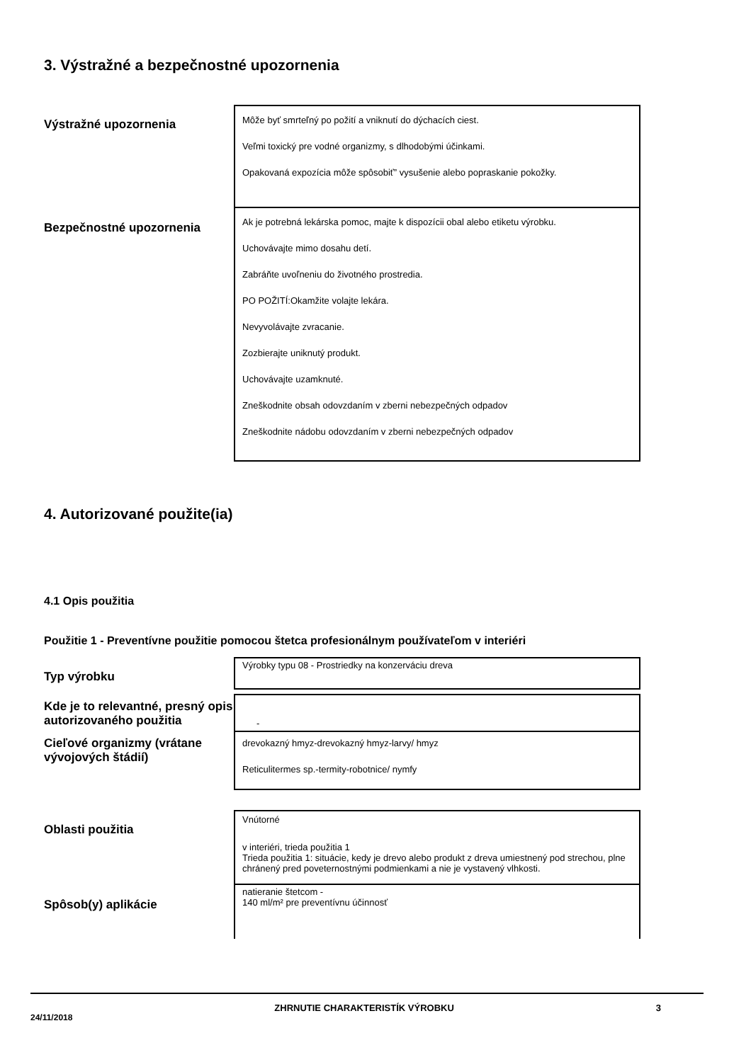3. Výstražné a bezpečnostné upozornenia
Výstražné upozornenia
Môže byť smrteľný po požití a vniknutí do dýchacích ciest.
Veľmi toxický pre vodné organizmy, s dlhodobými účinkami.
Opakovaná expozícia môže spôsobiť” vysušenie alebo popraskanie pokožky.
Bezpečnostné upozornenia
Ak je potrebná lekárska pomoc, majte k dispozícii obal alebo etiketu výrobku.
Uchovávajte mimo dosahu detí.
Zabráňte uvoľneniu do životného prostredia.
PO POŽITÍ:Okamžite volajte lekára.
Nevyvolávajte zvracanie.
Zozbierajte uniknutý produkt.
Uchovávajte uzamknuté.
Zneškodnite obsah odovzdaním v zberni nebezpečných odpadov
Zneškodnite nádobu odovzdaním v zberni nebezpečných odpadov
4. Autorizované použite(ia)
4.1 Opis použitia
Použitie 1 - Preventívne použitie pomocou štetca profesionálnym používateľom v interiéri
Typ výrobku
Výrobky typu 08 - Prostriedky na konzerváciu dreva
Kde je to relevantné, presný opis autorizovaného použitia
-
Cieľové organizmy (vrátane vývojových štádií)
drevokazný hmyz-drevokazný hmyz-larvy/ hmyz
Reticulitermes sp.-termity-robotnice/ nymfy
Oblasti použitia
Vnútorné
v interiéri, trieda použitia 1
Trieda použitia 1: situácie, kedy je drevo alebo produkt z dreva umiestnený pod strechou, plne chránený pred poveternostnými podmienkami a nie je vystavený vlhkosti.
Spôsob(y) aplikácie
natieranie štetcom -
140 ml/m² pre preventívnu účinnosť
24/11/2018 ZHRNUTIE CHARAKTERISTÍK VÝROBKU 3